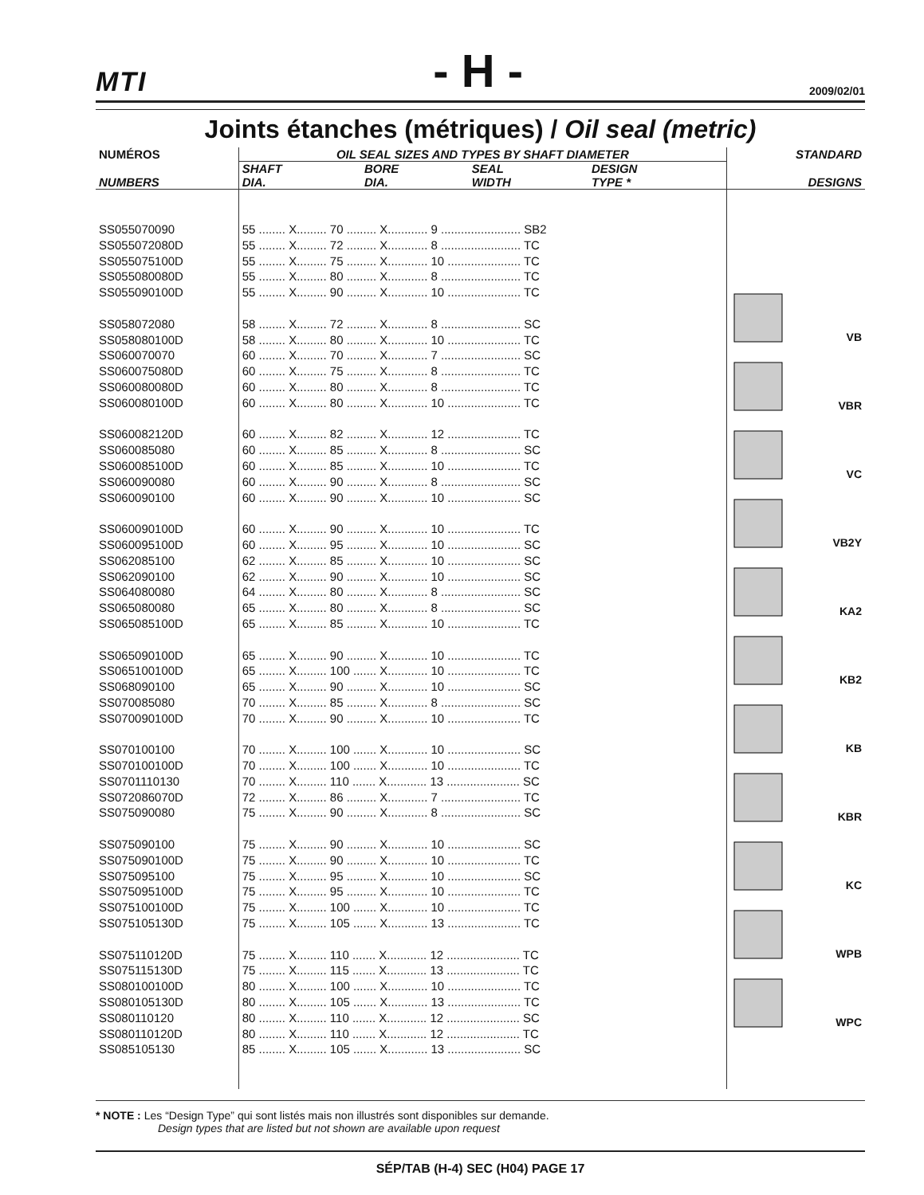MTI - H - 2009/02/01
Joints étanches (métriques) / Oil seal (metric)
| NUMÉROS | OIL SEAL SIZES AND TYPES BY SHAFT DIAMETER | | | | STANDARD |
| --- | --- | --- | --- | --- | --- |
| NUMBERS | SHAFT DIA. | BORE DIA. | SEAL WIDTH | DESIGN TYPE * | DESIGNS |
| SS055070090 SS055072080D SS055075100D SS055080080D SS055090100D SS058072080 SS058080100D SS060070070 SS060075080D SS060080080D SS060080100D SS060082120D SS060085080 SS060085100D SS060090080 SS060090100 SS060090100D SS060095100D SS062085100 SS062090100 SS064080080 SS065080080 SS065085100D SS065090100D SS065100100D SS068090100 SS070085080 SS070090100D SS070100100 SS070100100D SS0701110130 SS072086070D SS075090080 SS075090100 SS075090100D SS075095100 SS075095100D SS075100100D SS075105130D SS075110120D SS075115130D SS080100100D SS080105130D SS080110120 SS080110120D SS085105130 | 55 ........ X......... 70 ......... X............ 9 ........................ SB2 55 ........ X......... 72 ......... X............ 8 ........................ TC 55 ........ X......... 75 ......... X............ 10 ...................... TC 55 ........ X......... 80 ......... X............ 8 ........................ TC 55 ........ X......... 90 ......... X............ 10 ...................... TC 58 ........ X......... 72 ......... X............ 8 ........................ SC 58 ........ X......... 80 ......... X............ 10 ...................... TC 60 ........ X......... 70 ......... X............ 7 ........................ SC 60 ........ X......... 75 ......... X............ 8 ........................ TC 60 ........ X......... 80 ......... X............ 8 ........................ TC 60 ........ X......... 80 ......... X............ 10 ...................... TC 60 ........ X......... 82 ......... X............ 12 ...................... TC 60 ........ X......... 85 ......... X............ 8 ........................ SC 60 ........ X......... 85 ......... X............ 10 ...................... TC 60 ........ X......... 90 ......... X............ 8 ........................ SC 60 ........ X......... 90 ......... X............ 10 ...................... SC 60 ........ X......... 90 ......... X............ 10 ...................... TC 60 ........ X......... 95 ......... X............ 10 ...................... SC 62 ........ X......... 85 ......... X............ 10 ...................... SC 62 ........ X......... 90 ......... X............ 10 ...................... SC 64 ........ X......... 80 ......... X............ 8 ........................ SC 65 ........ X......... 80 ......... X............ 8 ........................ SC 65 ........ X......... 85 ......... X............ 10 ...................... TC 65 ........ X......... 90 ......... X............ 10 ...................... TC 65 ........ X......... 100 ....... X............ 10 ...................... TC 65 ........ X......... 90 ......... X............ 10 ...................... SC 70 ........ X......... 85 ......... X............ 8 ........................ SC 70 ........ X......... 90 ......... X............ 10 ...................... TC 70 ........ X......... 100 ....... X............ 10 ...................... SC 70 ........ X......... 100 ....... X............ 10 ...................... TC 70 ........ X......... 110 ....... X............ 13 ...................... SC 72 ........ X......... 86 ......... X............ 7 ........................ TC 75 ........ X......... 90 ......... X............ 8 ........................ SC 75 ........ X......... 90 ......... X............ 10 ...................... SC 75 ........ X......... 90 ......... X............ 10 ...................... TC 75 ........ X......... 95 ......... X............ 10 ...................... SC 75 ........ X......... 95 ......... X............ 10 ...................... TC 75 ........ X......... 100 ....... X............ 10 ...................... TC 75 ........ X......... 105 ....... X............ 13 ...................... TC 75 ........ X......... 110 ....... X............ 12 ...................... TC 75 ........ X......... 115 ....... X............ 13 ...................... TC 80 ........ X......... 100 ....... X............ 10 ...................... TC 80 ........ X......... 105 ....... X............ 13 ...................... TC 80 ........ X......... 110 ....... X............ 12 ...................... SC 80 ........ X......... 110 ....... X............ 12 ...................... TC 85 ........ X......... 105 ....... X............ 13 ...................... SC | | | | VB VBR VC VB2Y KA2 KB2 KB KBR KC WPB WPC |
* NOTE : Les “Design Type” qui sont listés mais non illustrés sont disponibles sur demande.
Design types that are listed but not shown are available upon request
SÉP/TAB (H-4) SEC (H04) PAGE 17